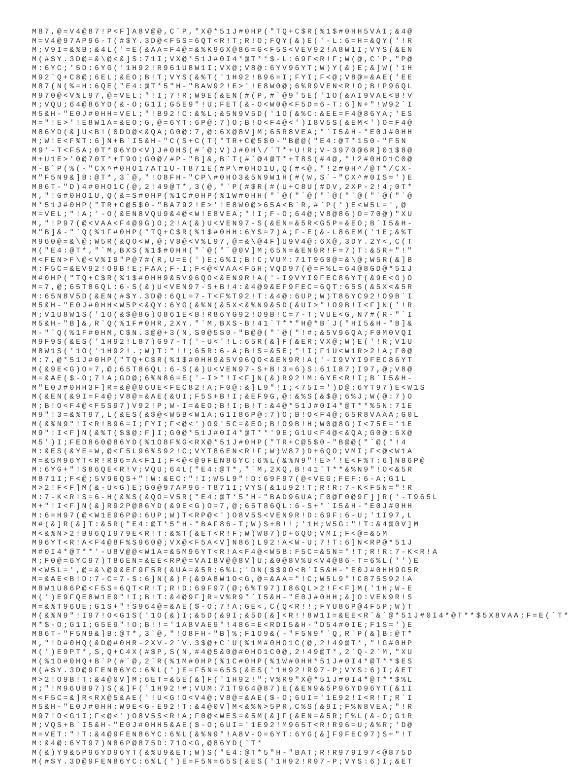M87,@=V4@87!P<F]A8V@@,C`P,"X@*51J#0HP("TQ+C$R(%1$#0HH5VAI;&4@
M=V4@97AP96-T(#$Y.3D@<F5S=6QT<R!T;R!O;FQY(&)E('-L:6=H=&QY('!R
M;V9I=&%B;&4L('=E(&AA=F4@=&%K96X@86=G<F5S<VEV92!A8W1I;VYS(&EN
M(#$Y.3D@=&\@<&]S:71I;VX@*51J#0I4*@T**$-L:69F<R!F;W(@,C`P,"P@
M:6YC;'5D:6YG('1H92!R961U8W1I;VX@;V8@:6YV96YT;W)Y(&)E;&]W('1H
M92`Q+C8@;6EL;&EO;B!T;VYS(&%T('1H92!B96=I;FYI;F<@;V8@=&AE('EE
M87(N(%=H:6QE("E4:@T*5"H-"BAW92!E>'!E8W0@;6%R9VEN<R!O;B!P96QL
M970@<V%L97,@=VEL;"!I;7!R;W9E(&EN(#(P,#`@9'5E('1O(&AI9VAE<B!V
M;VQU;64@86YD(&-O;G1I;G5E9"!U;FET(&-O<W0@<F5D=6-T:6]N+"!W92`I
M5&H-"E0J#0HH=VEL;"!B92!C:&%L;&5N9V5D('1O(&%C:&EE=F4@86YA;'ES
M="!E>'!E8W1A=&EO;G,@=6YT:6P@:7)O;B!O<F4@<')I8V5S(&EM<')O=F4@
M86YD(&]U<B!(0DD@<&QA;G0@:7,@:6X@8V]M;65R8VEA;"`I5&H-"E0J#0HH
M;W!E<F%T:6]N+B`I5&H-"C(S+C(T("TR+C@5$0-"B@@("E4:@T*150-"F5N
M9'-T<F5A;0T*96YD<V)J#0HS(#`@;V)J#0H\/`T*+U!R;V-3970@6R]01$8@
M+U1E>'0@70T*+T9O;G0@/#P-"B]&,B`T(#`@4@T*+T8S(#4@,"!2#0HO1C0@
M-B`P(%(-"CX^#0HO17AT1U-T871E(#P\#0HO1U,Q(#<@,"!2#0H^/@T*/CX-
M"F5N9&]B:@T*,3`@,"!O8FH-"CP\#0HO3&5N9W1H(#(W,S`-"CX^#0IS=')E
M86T-"D)4#0HO1C(@,2!49@T*,3(@,"`P(#$R(#(U+C8U(#DV,2XP-2!4;0T*
M,"!G#0HO1U,Q(&=S#0HP(%1C#0HP(%1W#0HH("`@("`@("`@("`@("`@("`@
M*51J#0HP("TR+C@5$0-"BA792!E>'!E8W0@>65A<B`R,#`P(')E<W5L=',@
M=VEL;"!A;'-O(&EN8VQU9&4@<W!E8VEA;"!I;F-O;64@;V8@86)O=70@)"XU
M,"!P97(@<VAA<F4@9G)O;2!A(&)U<VEN97-S(&EN=&5R<G5P=&EO;B`I5&H-
M"B]&-"`Q(%1F#0HP("TQ+C$R(%1$#0HH:6YS=7)A;F-E(&-L86EM('1E;&%T
M960@=&\@;W5R(&QO<W,@;V8@<V%L97,@=&\@4F]U9V4@:6X@,3DY.2Y<,C(T
M("E4:@T*,"`M,BXS(%1$#0HH("`@("`@0V]M;65N=&EN9R!F=7)T:&5R+"!"
M<FEN>F\@<V%I9"P@7#(R,U=E(')E;6%I;B!C;VUM:71T960@=&\@;W5R(&]B
M:F5C=&EV92!O9B!E;FAA;F-I;F<@<VAA<F5H;VQD97(@=F%L=64@8GD@*51J
M#0HP("TQ+C$R(%1$#0HH9&5V96QO<&EN9R!A('-I9VYI9FEC86YT(&9E<G)O
M=7,@;65T86QL:6-S(&)U<VEN97-S+B!4:&4@9&EF9FEC=6QT:65S(&5X<&5R
M:65N8V5D(&EN(#$Y.3D@:6QL=7-T<F%T92!T:&4@:6UP;W)T86YC92!O9B`I
M5&H-"E0J#0HH<W5P<&QY:6YG(&%N(&5X<&%N9&5D(&UI>"!O9B!I<F]N('!R
M;V1U8W1S('1O(&$@8G)O861E<B!R86YG92!O9B!C=7-T;VUE<G,N7#(R-"`I
M5&H-"B]&,R`Q(%1F#0HR,2XY."`M,BXS-B!41`T**"H@*B`J("HI5&H-"B]&
M-"`Q(%1F#0HM,C$N.3@@+3(N,S0@5$0-"B@@("`@("!#;&5V96QA;F0M0VQI
M9F9S(&ES('1H92!L87)G97-T('-U<'!L:65R(&]F(&ER;VX@;W)E('!R;V1U
M8W1S('1O('1H92!.;W)T:"!!;65R:6-A;B!S=&5E;"!I;F1U<W1R>2!A;F0@
M:7,@*51J#0HP("TQ+C$R(%1$#0HH9&5V96QO<&EN9R!A('-I9VYI9FEC86YT
M(&9E<G)O=7,@;65T86QL:6-S(&)U<VEN97-S+B!3=6)S:61I87)I97,@;V8@
M=&AE($-O;7!A;GD@;6%N86=E('-I>"!I<F]N(&)R92!M:6YE<R!I;B`I5&H-
M"E0J#0HH3F]R=&@@06UE<FEC82!A;F0@:&]L9"!I;<75I=')D@:6YT97)E<W1S
M(&EN(&9I=F4@;V8@=&AE(&UI;F5S+B!I;&EF9G,@:&%S(&$@;6%J;W(@:7)O
M;B!O<F4@<F5S97)V92!P;W-I=&EO;B!I;B!T:&4@*51J#0I4*@T**%5N:71E
M9"!3=&%T97,L(&ES(&$@<W5B<W1A;G1I86P@:7)O;B!O<F4@;65R8VAAA;G0L
M(&%N9"!I<R!B96=I;FYI;F<@<')O9'5C=&EO;B!O9B!H;W0@8G)I<75E='1E
M9"!I<F]N(&%T($$@:F]I;G0@*51J#0I4*@T**'9E;G1U<F4@<&QA;G0@:6X@
M5')I;FED860@86YD(%1O8F%G<RX@*51J#0HP("TR+C@5$0-"B@@("`@("!4
M:&ES(&YE=W,@<F5L96%S92!C;VYT86EN<R!F;W)W87)D+6QO;VMI;F<@<W1A
M=&5M96YT<R!R96=A<F1I;F<@<@9FEN86YC:6%L(&%N9"!E>'!E<F%T:6]N86P@
M:6YG+"!S86QE<R!V;VQU;64L("E4:@T*,"`M,2XQ,B!41`T**&%N9"!O<&5R
M871I;F<@;5V96QS+"!W:&EC:"!I;W5L9"!D:69F97(@<VEG;FEF:6-A;G1L
M>2!F<F]M(&-U<G)E;G0@97AP96-T871I;VYS(&1U92!T;R!R:7-K<F5N="!R
M:7-K<R!S=6-H(&%S(&QO=V5R("E4:@T*5"H-"BAD96UA;F0@F0@9F]]R('-T965L
M+"!I<F]N(&]R92P@86YD(&9E<G)O=7,@;65T86QL:6-S+"`I5&H-"E0J#0HH
M:6=H97(@<W1E96P@:6UP;W)T<RP@<')O8V5S<VEN9R!D:69F:6-U;'1I97,L
M#(&]R(&]T:&5R("E4:@T*5"H-"BAF86-T;W)S+B!!;'1H;W5G:"!T:&4@0V]M
M<&%N>2!B96QI979E<R!T:&%T(&ET<R!F;W)W87)D+6QO;VMI;F<@=&5M
M96YT<R!A<F4@8F%S960@;VX@<F5A<V]N86)L92!A<W-U;7!T:6]N<RP@*51J
M#0I4*@T**'-U8V@@<W1A=&5M96YT<R!A<F4@<W5B:F5C=&5N="!T;R!R:7-K<R!A
M;F0@=6YC97)T86EN=&EE<RP@=VAI8V@@8V]U;&0@8V%U<V4@86-T=6%L('')E
M<W5L=',@=&\@9&EF9F5R(&UA=&5R:6%L;'DN($$9O<B`I5&H-"E0J#0HH9G5R
M=&AE<B!D:7-C=7-S:6]N(&)F(&9A8W1O<G,@=&AA="!C;W5L9"!C875S92!A
M8W1U86P@<F5S=6QT<R!T;R!D:69F97(@;6%T97)I86QL>2!F<F]M('1H;W-E
M(')E9FQE8W1E9"!I;B!T:&4@9F]R=V%R9"`I5&H-"E0J#0HH;&]O:VEN9R!S
M=&%T96UE;G1S+"!S964@=&AE($-O;7!A;GE<,C(Q<R!!;FYU86P@4F5P;W)T
M(&%N9"!I97!O<G1S('1O(&)I;&5D(&9I;&5D(&]<R!!8W1I=&EE<R`&`@*51J#0I4*@T**$5X8VAA;F=E(`T*
M*$-O;G1I;G5E9"!O;B!!='1A8VAE9"!486=E<RDI5&H-"D54#0IE;F1S=')E
M86T-"F5N9&]B:@T*,3`@,"!O8FH-"B]%;F1O9&(-"F5N9"`Q,R`P(&]B:@T*
M,"!D#0HQ(&D@#0HR-2XV-2`V.3$@+C`U(%1M#0HO1C(@,2!49@T*,"!G#0HP
M(')E9PT*,S,Q+C4X(#$P,S(N,#4@5&0@#0HO1C0@,2!49@T*,2`Q-2`M,"XU
M(%1D#0HQ+B`P(#`@,2`R(%1M#0HP(%1C#0HP(%1W#0HH*51J#0I4*@T**$ES
M(#$Y.3D@9FEN86YC:6%L(')E=F5N=65S(&ES('1H92!R97-P;VYS:6)I;&ET
M>2!O9B!T:&4@0V]M;6ET=&5E(&]F('1H92!";V%R9"X@*51J#0I4*@T**$%L
M;"!M96UB97)S(&]F('1H92!#;VUM:71T964@87)E(&EN9&5P96YD96YT(&1I
M<F5C=&]R<RX@5&AE('!U<G!O<V4@;V8@=&AE($-O;6UI='1E92!I<R!T;R`I
M5&H-"E0J#0HH;W9E<G-E92!T:&4@0V]M<&%N>5PR,C%S(&9I;F%N8VEA;"!R
M97!O<G1I;F<@<')O8V5S<R!A;F0@<WES=&5M(&]F(&EN=&5R;F%L(&-O;G1R
M;VQS+B`I5&H-"E0J#0HH5&AE($-O;6UI='1E92!M965T<R!R96=U;&%R;'D@
M=VET:"!T:&4@9FEN86YC:6%L(&%N9"!A8V-O=6YT:6YG(&]F9FEC97)S+"!T
M:&4@:6YT97)N86P@875D:71O<G,@86YD(`T*
M(&)Y9&5P96YD96YT(&%U9&ET;W)S("E4:@T*5"H-"BAT;R!R979I97<@875D
M(#$Y.3D@9FEN86YC:6%L(')E=F5N=65S(&ES('1H92!R97-P;VYS:6)I;&ET